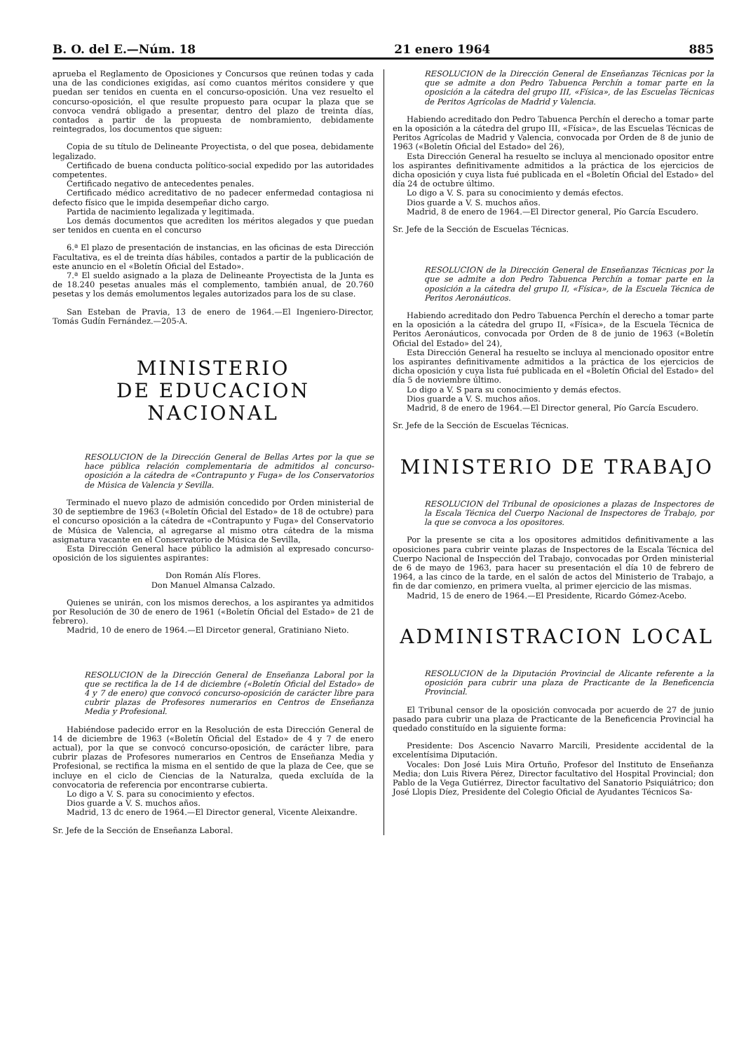B. O. del E.—Núm. 18 21 enero 1964 885
aprueba el Reglamento de Oposiciones y Concursos que reúnen todas y cada una de las condiciones exigidas, así como cuantos méritos considere y que puedan ser tenidos en cuenta en el concurso-oposición. Una vez resuelto el concurso-oposición, el que resulte propuesto para ocupar la plaza que se convoca vendrá obligado a presentar, dentro del plazo de treinta días, contados a partir de la propuesta de nombramiento, debidamente reintegrados, los documentos que siguen:
Copia de su título de Delineante Proyectista, o del que posea, debidamente legalizado.
Certificado de buena conducta político-social expedido por las autoridades competentes.
Certificado negativo de antecedentes penales.
Certificado médico acreditativo de no padecer enfermedad contagiosa ni defecto físico que le impida desempeñar dicho cargo.
Partida de nacimiento legalizada y legitimada.
Los demás documentos que acrediten los méritos alegados y que puedan ser tenidos en cuenta en el concurso
6.ª El plazo de presentación de instancias, en las oficinas de esta Dirección Facultativa, es el de treinta días hábiles, contados a partir de la publicación de este anuncio en el «Boletín Oficial del Estado».
7.ª El sueldo asignado a la plaza de Delineante Proyectista de la Junta es de 18.240 pesetas anuales más el complemento, también anual, de 20.760 pesetas y los demás emolumentos legales autorizados para los de su clase.
San Esteban de Pravia, 13 de enero de 1964.—El Ingeniero-Director, Tomás Gudín Fernández.—205-A.
MINISTERIO
DE EDUCACION NACIONAL
RESOLUCION de la Dirección General de Bellas Artes por la que se hace pública relación complementaria de admitidos al concurso-oposición a la cátedra de «Contrapunto y Fuga» de los Conservatorios de Música de Valencia y Sevilla.
Terminado el nuevo plazo de admisión concedido por Orden ministerial de 30 de septiembre de 1963 («Boletín Oficial del Estado» de 18 de octubre) para el concurso oposición a la cátedra de «Contrapunto y Fuga» del Conservatorio de Música de Valencia, al agregarse al mismo otra cátedra de la misma asignatura vacante en el Conservatorio de Música de Sevilla,
Esta Dirección General hace público la admisión al expresado concurso-oposición de los siguientes aspirantes:
Don Román Alís Flores.
Don Manuel Almansa Calzado.
Quienes se unirán, con los mismos derechos, a los aspirantes ya admitidos por Resolución de 30 de enero de 1961 («Boletín Oficial del Estado» de 21 de febrero).
Madrid, 10 de enero de 1964.—El Dircetor general, Gratiniano Nieto.
RESOLUCION de la Dirección General de Enseñanza Laboral por la que se rectifica la de 14 de diciembre («Boletín Oficial del Estado» de 4 y 7 de enero) que convocó concurso-oposición de carácter libre para cubrir plazas de Profesores numerarios en Centros de Enseñanza Media y Profesional.
Habiéndose padecido error en la Resolución de esta Dirección General de 14 de diciembre de 1963 («Boletín Oficial del Estado» de 4 y 7 de enero actual), por la que se convocó concurso-oposición, de carácter libre, para cubrir plazas de Profesores numerarios en Centros de Enseñanza Media y Profesional, se rectifica la misma en el sentido de que la plaza de Cee, que se incluye en el ciclo de Ciencias de la Naturalza, queda excluída de la convocatoria de referencia por encontrarse cubierta.
Lo digo a V. S. para su conocimiento y efectos.
Dios guarde a V. S. muchos años.
Madrid, 13 dc enero de 1964.—El Director general, Vicente Aleixandre.
Sr. Jefe de la Sección de Enseñanza Laboral.
RESOLUCION de la Dirección General de Enseñanzas Técnicas por la que se admite a don Pedro Tabuenca Perchín a tomar parte en la oposición a la cátedra del grupo III, «Física», de las Escuelas Técnicas de Peritos Agrícolas de Madrid y Valencia.
Habiendo acreditado don Pedro Tabuenca Perchín el derecho a tomar parte en la oposición a la cátedra del grupo III, «Física», de las Escuelas Técnicas de Peritos Agrícolas de Madrid y Valencia, convocada por Orden de 8 de junio de 1963 («Boletín Oficial del Estado» del 26),
Esta Dirección General ha resuelto se incluya al mencionado opositor entre los aspirantes definitivamente admitidos a la práctica de los ejercicios de dicha oposición y cuya lista fué publicada en el «Boletín Oficial del Estado» del día 24 de octubre último.
Lo digo a V. S. para su conocimiento y demás efectos.
Dios guarde a V. S. muchos años.
Madrid, 8 de enero de 1964.—El Director general, Pío García Escudero.
Sr. Jefe de la Sección de Escuelas Técnicas.
RESOLUCION de la Dirección General de Enseñanzas Técnicas por la que se admite a don Pedro Tabuenca Perchín a tomar parte en la oposición a la cátedra del grupo II, «Física», de la Escuela Técnica de Peritos Aeronáuticos.
Habiendo acreditado don Pedro Tabuenca Perchín el derecho a tomar parte en la oposición a la cátedra del grupo II, «Física», de la Escuela Técnica de Peritos Aeronáuticos, convocada por Orden de 8 de junio de 1963 («Boletín Oficial del Estado» del 24),
Esta Dirección General ha resuelto se incluya al mencionado opositor entre los aspirantes definitivamente admitidos a la práctica de los ejercicios de dicha oposición y cuya lista fué publicada en el «Boletín Oficial del Estado» del día 5 de noviembre último.
Lo digo a V. S para su conocimiento y demás efectos.
Dios guarde a V. S. muchos años.
Madrid, 8 de enero de 1964.—El Director general, Pío García Escudero.
Sr. Jefe de la Sección de Escuelas Técnicas.
MINISTERIO DE TRABAJO
RESOLUCION del Tribunal de oposiciones a plazas de Inspectores de la Escala Técnica del Cuerpo Nacional de Inspectores de Trabajo, por la que se convoca a los opositores.
Por la presente se cita a los opositores admitidos definitivamente a las oposiciones para cubrir veinte plazas de Inspectores de la Escala Técnica del Cuerpo Nacional de Inspección del Trabajo, convocadas por Orden ministerial de 6 de mayo de 1963, para hacer su presentación el día 10 de febrero de 1964, a las cinco de la tarde, en el salón de actos del Ministerio de Trabajo, a fin de dar comienzo, en primera vuelta, al primer ejercicio de las mismas.
Madrid, 15 de enero de 1964.—El Presidente, Ricardo Gómez-Acebo.
ADMINISTRACION LOCAL
RESOLUCION de la Diputación Provincial de Alicante referente a la oposición para cubrir una plaza de Practicante de la Beneficencia Provincial.
El Tribunal censor de la oposición convocada por acuerdo de 27 de junio pasado para cubrir una plaza de Practicante de la Beneficencia Provincial ha quedado constituído en la siguiente forma:
Presidente: Dos Ascencio Navarro Marcili, Presidente accidental de la excelentísima Diputación.
Vocales: Don José Luis Mira Ortuño, Profesor del Instituto de Enseñanza Media; don Luis Rivera Pérez, Director facultativo del Hospital Provincial; don Pablo de la Vega Gutiérrez, Director facultativo del Sanatorio Psiquiátrico; don José Llopis Díez, Presidente del Colegio Oficial de Ayudantes Técnicos Sa-